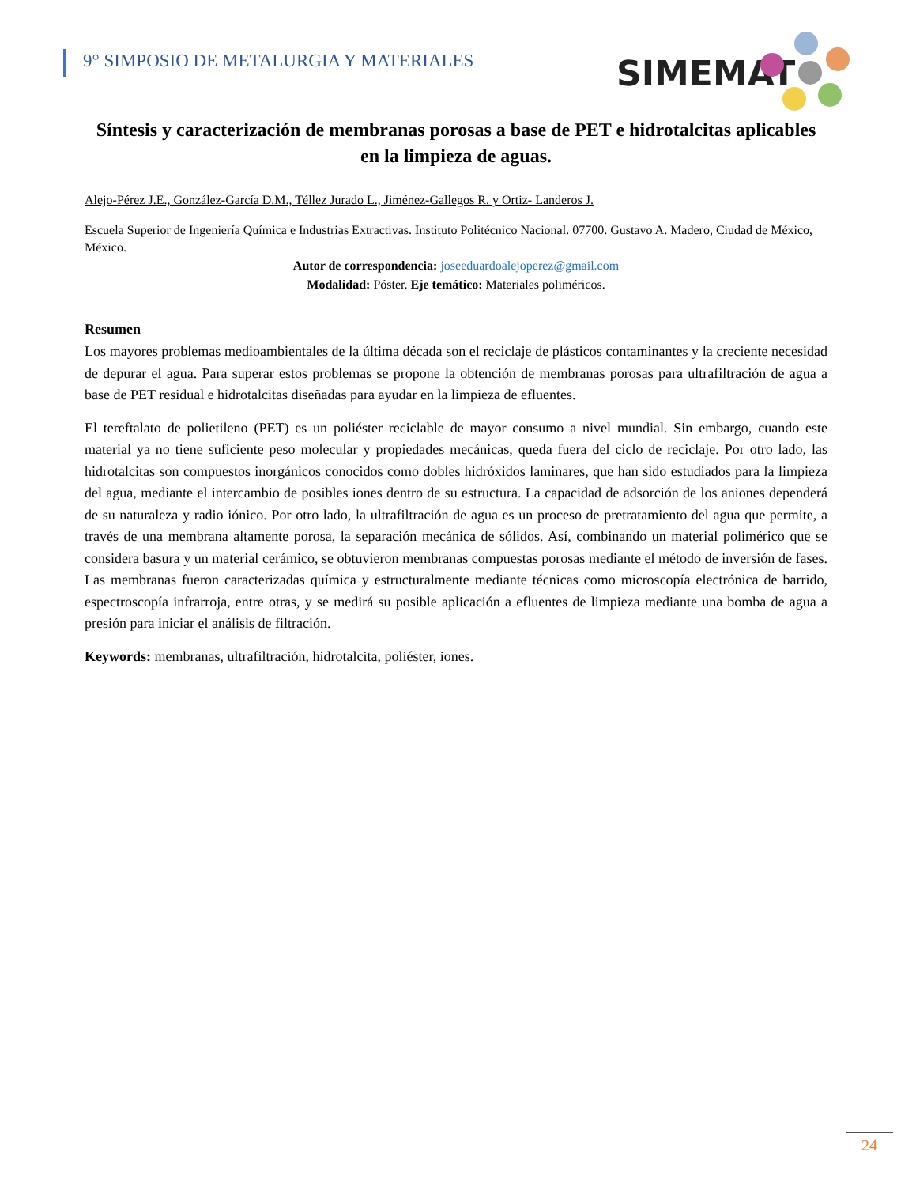9° SIMPOSIO DE METALURGIA Y MATERIALES
SIMEMAT
Síntesis y caracterización de membranas porosas a base de PET e hidrotalcitas aplicables en la limpieza de aguas.
Alejo-Pérez J.E., González-García D.M., Téllez Jurado L., Jiménez-Gallegos R. y Ortiz- Landeros J.
Escuela Superior de Ingeniería Química e Industrias Extractivas. Instituto Politécnico Nacional. 07700. Gustavo A. Madero, Ciudad de México, México.
Autor de correspondencia: joseeduardoalejoperez@gmail.com
Modalidad: Póster. Eje temático: Materiales poliméricos.
Resumen
Los mayores problemas medioambientales de la última década son el reciclaje de plásticos contaminantes y la creciente necesidad de depurar el agua. Para superar estos problemas se propone la obtención de membranas porosas para ultrafiltración de agua a base de PET residual e hidrotalcitas diseñadas para ayudar en la limpieza de efluentes.
El tereftalato de polietileno (PET) es un poliéster reciclable de mayor consumo a nivel mundial. Sin embargo, cuando este material ya no tiene suficiente peso molecular y propiedades mecánicas, queda fuera del ciclo de reciclaje. Por otro lado, las hidrotalcitas son compuestos inorgánicos conocidos como dobles hidróxidos laminares, que han sido estudiados para la limpieza del agua, mediante el intercambio de posibles iones dentro de su estructura. La capacidad de adsorción de los aniones dependerá de su naturaleza y radio iónico. Por otro lado, la ultrafiltración de agua es un proceso de pretratamiento del agua que permite, a través de una membrana altamente porosa, la separación mecánica de sólidos. Así, combinando un material polimérico que se considera basura y un material cerámico, se obtuvieron membranas compuestas porosas mediante el método de inversión de fases. Las membranas fueron caracterizadas química y estructuralmente mediante técnicas como microscopía electrónica de barrido, espectroscopía infrarroja, entre otras, y se medirá su posible aplicación a efluentes de limpieza mediante una bomba de agua a presión para iniciar el análisis de filtración.
Keywords: membranas, ultrafiltración, hidrotalcita, poliéster, iones.
24